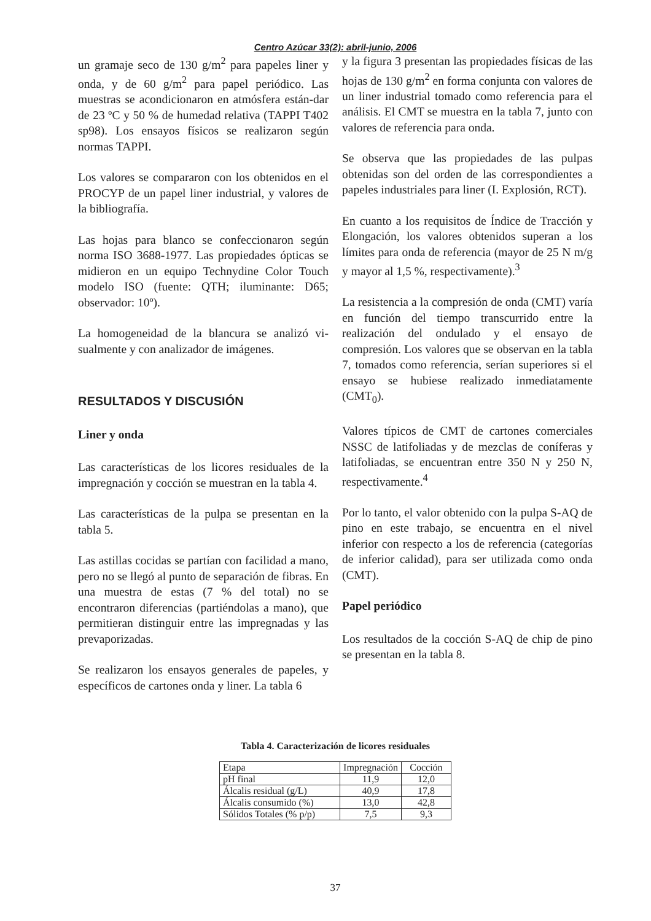Centro Azúcar 33(2): abril-junio, 2006
un gramaje seco de 130 g/m<sup>2</sup> para papeles liner y onda, y de 60 g/m<sup>2</sup> para papel periódico. Las muestras se acondicionaron en atmósfera están-dar de 23 ºC y 50 % de humedad relativa (TAPPI T402 sp98). Los ensayos físicos se realizaron según normas TAPPI.
Los valores se compararon con los obtenidos en el PROCYP de un papel liner industrial, y valores de la bibliografía.
Las hojas para blanco se confeccionaron según norma ISO 3688-1977. Las propiedades ópticas se midieron en un equipo Technydine Color Touch modelo ISO (fuente: QTH; iluminante: D65; observador: 10º).
La homogeneidad de la blancura se analizó vi-sualmente y con analizador de imágenes.
RESULTADOS Y DISCUSIÓN
Liner y onda
Las características de los licores residuales de la impregnación y cocción se muestran en la tabla 4.
Las características de la pulpa se presentan en la tabla 5.
Las astillas cocidas se partían con facilidad a mano, pero no se llegó al punto de separación de fibras. En una muestra de estas (7 % del total) no se encontraron diferencias (partiéndolas a mano), que permitieran distinguir entre las impregnadas y las prevaporizadas.
Se realizaron los ensayos generales de papeles, y específicos de cartones onda y liner. La tabla 6
y la figura 3 presentan las propiedades físicas de las hojas de 130 g/m<sup>2</sup> en forma conjunta con valores de un liner industrial tomado como referencia para el análisis. El CMT se muestra en la tabla 7, junto con valores de referencia para onda.
Se observa que las propiedades de las pulpas obtenidas son del orden de las correspondientes a papeles industriales para liner (I. Explosión, RCT).
En cuanto a los requisitos de Índice de Tracción y Elongación, los valores obtenidos superan a los límites para onda de referencia (mayor de 25 N m/g y mayor al 1,5 %, respectivamente).<sup>3</sup>
La resistencia a la compresión de onda (CMT) varía en función del tiempo transcurrido entre la realización del ondulado y el ensayo de compresión. Los valores que se observan en la tabla 7, tomados como referencia, serían superiores si el ensayo se hubiese realizado inmediatamente (CMT<sub>0</sub>).
Valores típicos de CMT de cartones comerciales NSSC de latifoliadas y de mezclas de coníferas y latifoliadas, se encuentran entre 350 N y 250 N, respectivamente.<sup>4</sup>
Por lo tanto, el valor obtenido con la pulpa S-AQ de pino en este trabajo, se encuentra en el nivel inferior con respecto a los de referencia (categorías de inferior calidad), para ser utilizada como onda (CMT).
Papel periódico
Los resultados de la cocción S-AQ de chip de pino se presentan en la tabla 8.
Tabla 4. Caracterización de licores residuales
| Etapa | Impregnación | Cocción |
| --- | --- | --- |
| pH final | 11,9 | 12,0 |
| Álcalis residual (g/L) | 40,9 | 17,8 |
| Álcalis consumido (%) | 13,0 | 42,8 |
| Sólidos Totales (% p/p) | 7,5 | 9,3 |
37